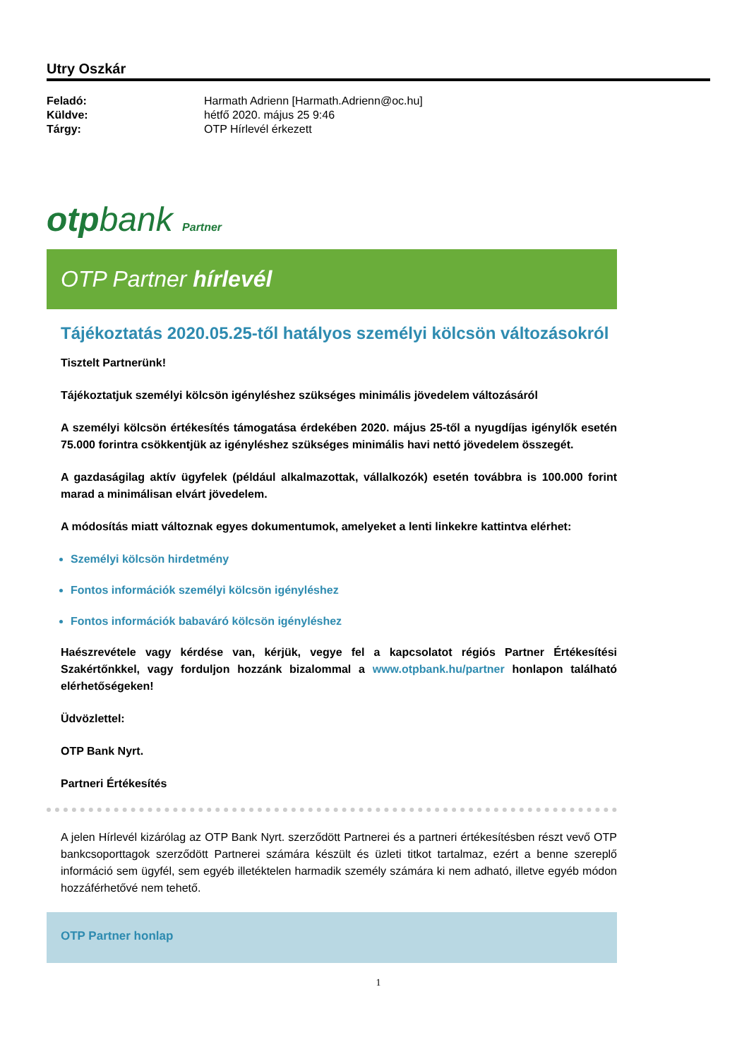Utry Oszkár
Feladó: Harmath Adrienn [Harmath.Adrienn@oc.hu]
Küldve: hétfő 2020. május 25 9:46
Tárgy: OTP Hírlevél érkezett
otpbank Partner
OTP Partner hírlevél
Tájékoztatás 2020.05.25-től hatályos személyi kölcsön változásokról
Tisztelt Partnerünk!
Tájékoztatjuk személyi kölcsön igényléshez szükséges minimális jövedelem változásáról
A személyi kölcsön értékesítés támogatása érdekében 2020. május 25-től a nyugdíjas igénylők esetén 75.000 forintra csökkentjük az igényléshez szükséges minimális havi nettó jövedelem összegét.
A gazdaságilag aktív ügyfelek (például alkalmazottak, vállalkozók) esetén továbbra is 100.000 forint marad a minimálisan elvárt jövedelem.
A módosítás miatt változnak egyes dokumentumok, amelyeket a lenti linkekre kattintva elérhet:
Személyi kölcsön hirdetmény
Fontos információk személyi kölcsön igényléshez
Fontos információk babaváró kölcsön igényléshez
Haészrevétele vagy kérdése van, kérjük, vegye fel a kapcsolatot régiós Partner Értékesítési Szakértőnkkel, vagy forduljon hozzánk bizalommal a www.otpbank.hu/partner honlapon található elérhetőségeken!
Üdvözlettel:
OTP Bank Nyrt.
Partneri Értékesítés
A jelen Hírlevél kizárólag az OTP Bank Nyrt. szerződött Partnerei és a partneri értékesítésben részt vevő OTP bankcsoporttagok szerződött Partnerei számára készült és üzleti titkot tartalmaz, ezért a benne szereplő információ sem ügyfél, sem egyéb illetéktelen harmadik személy számára ki nem adható, illetve egyéb módon hozzáférhetővé nem tehető.
OTP Partner honlap
1